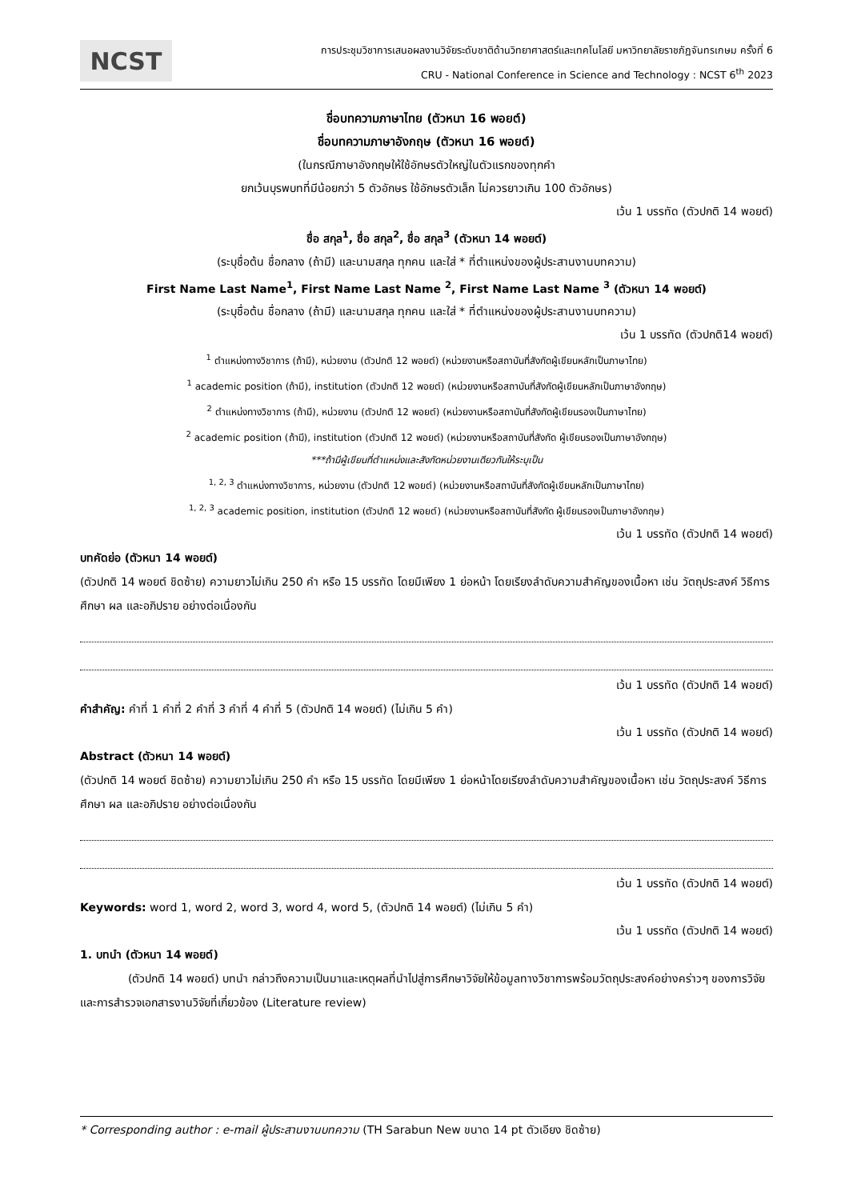NCST
การประชุมวิชาการเสนอผลงานวิจัยระดับชาติด้านวิทยาศาสตร์และเทคโนโลยี มหาวิทยาลัยราชภัฏจันทรเกษม ครั้งที่ 6
CRU - National Conference in Science and Technology : NCST 6<sup>th</sup> 2023
ชื่อบทความภาษาไทย (ตัวหนา 16 พอยต์)
ชื่อบทความภาษาอังกฤษ (ตัวหนา 16 พอยต์)
(ในกรณีภาษาอังกฤษให้ใช้อักษรตัวใหญ่ในตัวแรกของทุกคำ
ยกเว้นบุรพบทที่มีน้อยกว่า 5 ตัวอักษร ใช้อักษรตัวเล็ก ไม่ควรยาวเกิน 100 ตัวอักษร)
เว้น 1 บรรทัด (ตัวปกติ 14 พอยต์)
ชื่อ สกุล<sup>1</sup>, ชื่อ สกุล<sup>2</sup>, ชื่อ สกุล<sup>3</sup> (ตัวหนา 14 พอยต์)
(ระบุชื่อต้น ชื่อกลาง (ถ้ามี) และนามสกุล ทุกคน และใส่ * ที่ตำแหน่งของผู้ประสานงานบทความ)
First Name Last Name<sup>1</sup>, First Name Last Name <sup>2</sup>, First Name Last Name <sup>3</sup> (ตัวหนา 14 พอยต์)
(ระบุชื่อต้น ชื่อกลาง (ถ้ามี) และนามสกุล ทุกคน และใส่ * ที่ตำแหน่งของผู้ประสานงานบทความ)
เว้น 1 บรรทัด (ตัวปกติ14 พอยต์)
<sup>1</sup> ตำแหน่งทางวิชาการ (ถ้ามี), หน่วยงาน (ตัวปกติ 12 พอยต์) (หน่วยงานหรือสถาบันที่สังกัดผู้เขียนหลักเป็นภาษาไทย)
<sup>1</sup> academic position (ถ้ามี), institution (ตัวปกติ 12 พอยต์) (หน่วยงานหรือสถาบันที่สังกัดผู้เขียนหลักเป็นภาษาอังกฤษ)
<sup>2</sup> ตำแหน่งทางวิชาการ (ถ้ามี), หน่วยงาน (ตัวปกติ 12 พอยต์) (หน่วยงานหรือสถาบันที่สังกัดผู้เขียนรองเป็นภาษาไทย)
<sup>2</sup> academic position (ถ้ามี), institution (ตัวปกติ 12 พอยต์) (หน่วยงานหรือสถาบันที่สังกัด ผู้เขียนรองเป็นภาษาอังกฤษ)
***ถ้ามีผู้เขียนที่ตำแหน่งและสังกัดหน่วยงานเดียวกันให้ระบุเป็น
<sup>1, 2, 3</sup> ตำแหน่งทางวิชาการ, หน่วยงาน (ตัวปกติ 12 พอยต์) (หน่วยงานหรือสถาบันที่สังกัดผู้เขียนหลักเป็นภาษาไทย)
<sup>1, 2, 3</sup> academic position, institution (ตัวปกติ 12 พอยต์) (หน่วยงานหรือสถาบันที่สังกัด ผู้เขียนรองเป็นภาษาอังกฤษ)
เว้น 1 บรรทัด (ตัวปกติ 14 พอยต์)
บทคัดย่อ (ตัวหนา 14 พอยต์)
(ตัวปกติ 14 พอยต์ ชิดซ้าย) ความยาวไม่เกิน 250 คำ หรือ 15 บรรทัด โดยมีเพียง 1 ย่อหน้า โดยเรียงลำดับความสำคัญของเนื้อหา เช่น วัตถุประสงค์ วิธีการศึกษา ผล และอภิปราย อย่างต่อเนื่องกัน
เว้น 1 บรรทัด (ตัวปกติ 14 พอยต์)
คำสำคัญ: คำที่ 1 คำที่ 2 คำที่ 3 คำที่ 4 คำที่ 5 (ตัวปกติ 14 พอยต์) (ไม่เกิน 5 คำ)
เว้น 1 บรรทัด (ตัวปกติ 14 พอยต์)
Abstract (ตัวหนา 14 พอยต์)
(ตัวปกติ 14 พอยต์ ชิดซ้าย) ความยาวไม่เกิน 250 คำ หรือ 15 บรรทัด โดยมีเพียง 1 ย่อหน้าโดยเรียงลำดับความสำคัญของเนื้อหา เช่น วัตถุประสงค์ วิธีการศึกษา ผล และอภิปราย อย่างต่อเนื่องกัน
เว้น 1 บรรทัด (ตัวปกติ 14 พอยต์)
Keywords: word 1, word 2, word 3, word 4, word 5, (ตัวปกติ 14 พอยต์) (ไม่เกิน 5 คำ)
เว้น 1 บรรทัด (ตัวปกติ 14 พอยต์)
1. บทนำ (ตัวหนา 14 พอยต์)
(ตัวปกติ 14 พอยต์) บทนำ กล่าวถึงความเป็นมาและเหตุผลที่นำไปสู่การศึกษาวิจัยให้ข้อมูลทางวิชาการพร้อมวัตถุประสงค์อย่างคร่าวๆ ของการวิจัย และการสำรวจเอกสารงานวิจัยที่เกี่ยวข้อง (Literature review)
* Corresponding author : e-mail ผู้ประสานงานบทความ (TH Sarabun New ขนาด 14 pt ตัวเอียง ชิดซ้าย)